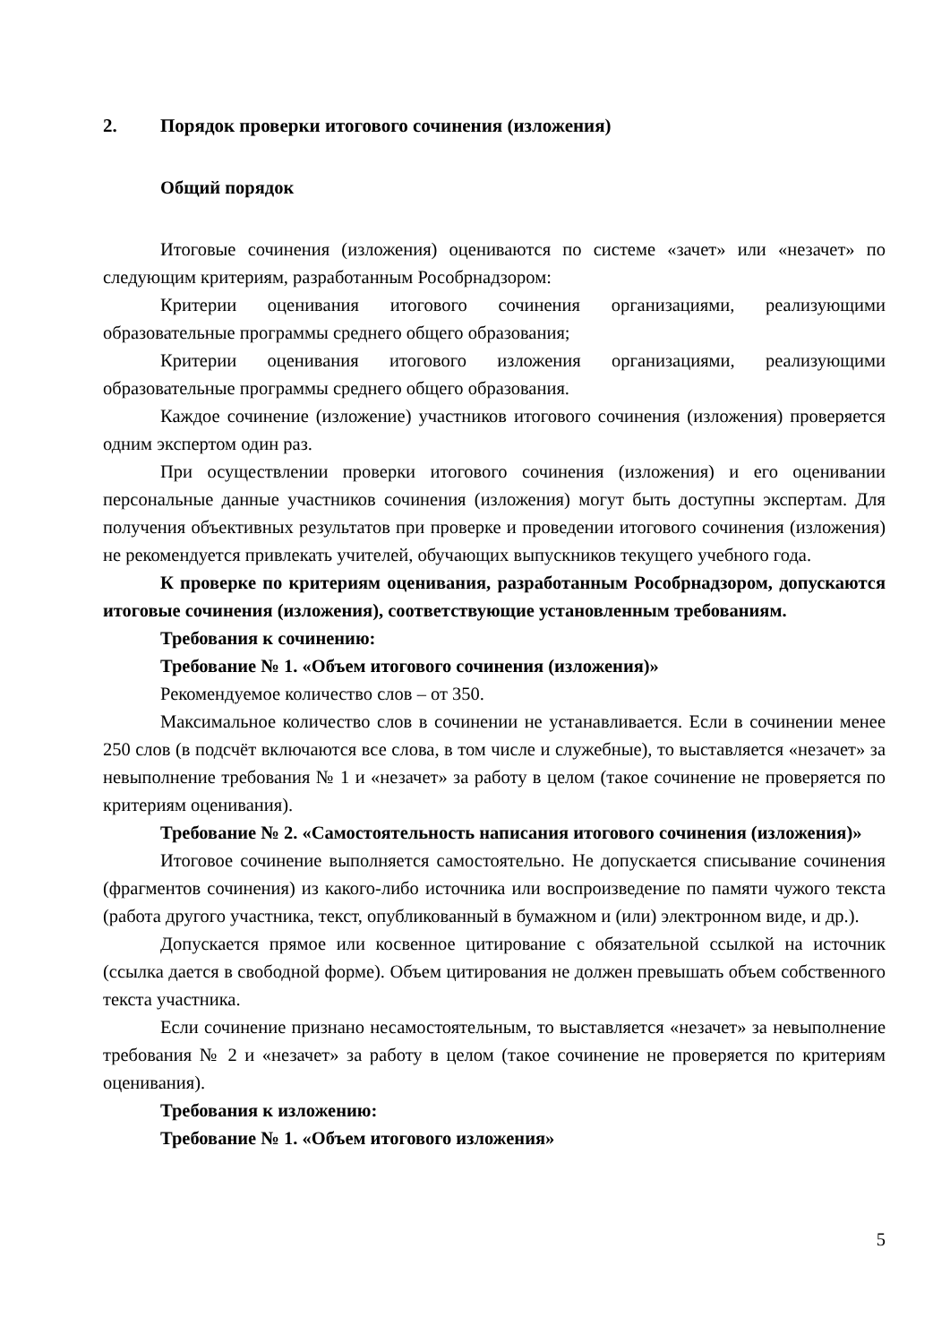2. Порядок проверки итогового сочинения (изложения)
Общий порядок
Итоговые сочинения (изложения) оцениваются по системе «зачет» или «незачет» по следующим критериям, разработанным Рособрнадзором:
Критерии оценивания итогового сочинения организациями, реализующими образовательные программы среднего общего образования;
Критерии оценивания итогового изложения организациями, реализующими образовательные программы среднего общего образования.
Каждое сочинение (изложение) участников итогового сочинения (изложения) проверяется одним экспертом один раз.
При осуществлении проверки итогового сочинения (изложения) и его оценивании персональные данные участников сочинения (изложения) могут быть доступны экспертам. Для получения объективных результатов при проверке и проведении итогового сочинения (изложения) не рекомендуется привлекать учителей, обучающих выпускников текущего учебного года.
К проверке по критериям оценивания, разработанным Рособрнадзором, допускаются итоговые сочинения (изложения), соответствующие установленным требованиям.
Требования к сочинению:
Требование № 1. «Объем итогового сочинения (изложения)»
Рекомендуемое количество слов – от 350.
Максимальное количество слов в сочинении не устанавливается. Если в сочинении менее 250 слов (в подсчёт включаются все слова, в том числе и служебные), то выставляется «незачет» за невыполнение требования № 1 и «незачет» за работу в целом (такое сочинение не проверяется по критериям оценивания).
Требование № 2. «Самостоятельность написания итогового сочинения (изложения)»
Итоговое сочинение выполняется самостоятельно. Не допускается списывание сочинения (фрагментов сочинения) из какого-либо источника или воспроизведение по памяти чужого текста (работа другого участника, текст, опубликованный в бумажном и (или) электронном виде, и др.).
Допускается прямое или косвенное цитирование с обязательной ссылкой на источник (ссылка дается в свободной форме). Объем цитирования не должен превышать объем собственного текста участника.
Если сочинение признано несамостоятельным, то выставляется «незачет» за невыполнение требования № 2 и «незачет» за работу в целом (такое сочинение не проверяется по критериям оценивания).
Требования к изложению:
Требование № 1. «Объем итогового изложения»
5